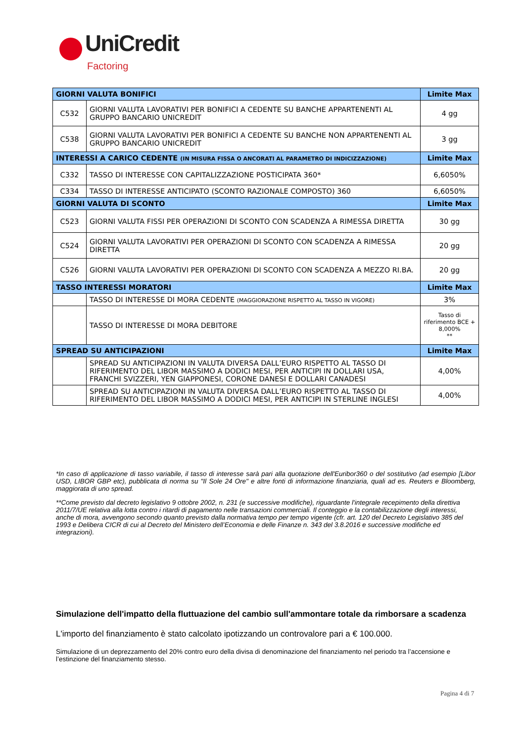UniCredit
Factoring
| GIORNI VALUTA BONIFICI | | Limite Max |
| --- | --- | --- |
| C532 | GIORNI VALUTA LAVORATIVI PER BONIFICI A CEDENTE SU BANCHE APPARTENENTI AL GRUPPO BANCARIO UNICREDIT | 4 gg |
| C538 | GIORNI VALUTA LAVORATIVI PER BONIFICI A CEDENTE SU BANCHE NON APPARTENENTI AL GRUPPO BANCARIO UNICREDIT | 3 gg |
| INTERESSI A CARICO CEDENTE (IN MISURA FISSA O ANCORATI AL PARAMETRO DI INDICIZZAZIONE) | | Limite Max |
| C332 | TASSO DI INTERESSE CON CAPITALIZZAZIONE POSTICIPATA 360* | 6,6050% |
| C334 | TASSO DI INTERESSE ANTICIPATO (SCONTO RAZIONALE COMPOSTO) 360 | 6,6050% |
| GIORNI VALUTA DI SCONTO | | Limite Max |
| C523 | GIORNI VALUTA FISSI PER OPERAZIONI DI SCONTO CON SCADENZA A RIMESSA DIRETTA | 30 gg |
| C524 | GIORNI VALUTA LAVORATIVI PER OPERAZIONI DI SCONTO CON SCADENZA A RIMESSA DIRETTA | 20 gg |
| C526 | GIORNI VALUTA LAVORATIVI PER OPERAZIONI DI SCONTO CON SCADENZA A MEZZO RI.BA. | 20 gg |
| TASSO INTERESSI MORATORI | | Limite Max |
| | TASSO DI INTERESSE DI MORA CEDENTE (MAGGIORAZIONE RISPETTO AL TASSO IN VIGORE) | 3% |
| | TASSO DI INTERESSE DI MORA DEBITORE | Tasso di riferimento BCE + 8,000% ** |
| SPREAD SU ANTICIPAZIONI | | Limite Max |
| | SPREAD SU ANTICIPAZIONI IN VALUTA DIVERSA DALL’EURO RISPETTO AL TASSO DI RIFERIMENTO DEL LIBOR MASSIMO A DODICI MESI, PER ANTICIPI IN DOLLARI USA, FRANCHI SVIZZERI, YEN GIAPPONESI, CORONE DANESI E DOLLARI CANADESI | 4,00% |
| | SPREAD SU ANTICIPAZIONI IN VALUTA DIVERSA DALL’EURO RISPETTO AL TASSO DI RIFERIMENTO DEL LIBOR MASSIMO A DODICI MESI, PER ANTICIPI IN STERLINE INGLESI | 4,00% |
*In caso di applicazione di tasso variabile, il tasso di interesse sarà pari alla quotazione dell'Euribor360 o del sostitutivo (ad esempio [Libor USD, LIBOR GBP etc), pubblicata di norma su "Il Sole 24 Ore" e altre fonti di informazione finanziaria, quali ad es. Reuters e Bloomberg, maggiorata di uno spread.
**Come previsto dal decreto legislativo 9 ottobre 2002, n. 231 (e successive modifiche), riguardante l'integrale recepimento della direttiva 2011/7/UE relativa alla lotta contro i ritardi di pagamento nelle transazioni commerciali. Il conteggio e la contabilizzazione degli interessi, anche di mora, avvengono secondo quanto previsto dalla normativa tempo per tempo vigente (cfr. art. 120 del Decreto Legislativo 385 del 1993 e Delibera CICR di cui al Decreto del Ministero dell’Economia e delle Finanze n. 343 del 3.8.2016 e successive modifiche ed integrazioni).
Simulazione dell'impatto della fluttuazione del cambio sull'ammontare totale da rimborsare a scadenza
L'importo del finanziamento è stato calcolato ipotizzando un controvalore pari a € 100.000.
Simulazione di un deprezzamento del 20% contro euro della divisa di denominazione del finanziamento nel periodo tra l’accensione e l’estinzione del finanziamento stesso.
Pagina 4 di 7